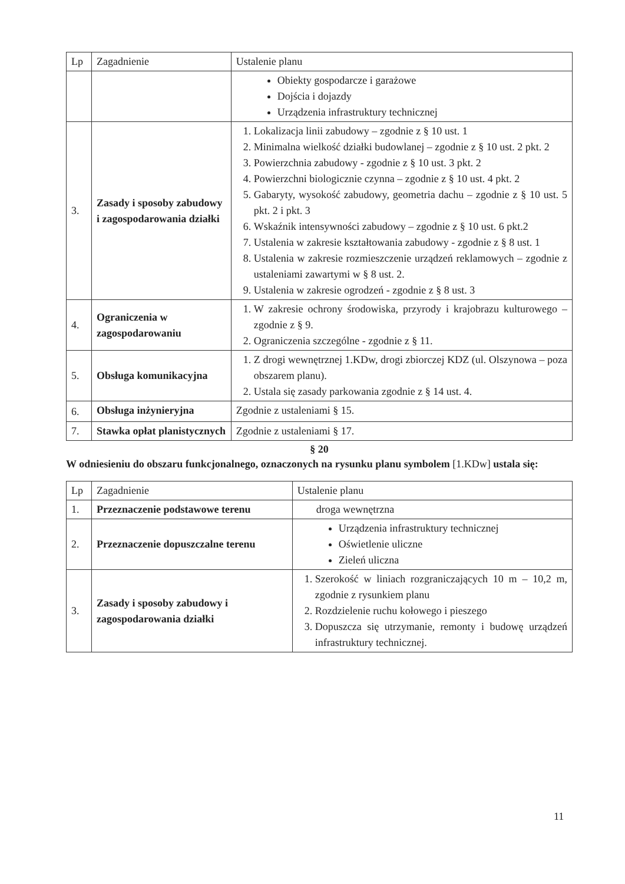| Lp | Zagadnienie | Ustalenie planu |
| --- | --- | --- |
| | | Obiekty gospodarcze i garażowe Dojścia i dojazdy Urządzenia infrastruktury technicznej |
| 3. | Zasady i sposoby zabudowy i zagospodarowania działki | 1. Lokalizacja linii zabudowy – zgodnie z § 10 ust. 1 2. Minimalna wielkość działki budowlanej – zgodnie z § 10 ust. 2 pkt. 2 3. Powierzchnia zabudowy - zgodnie z § 10 ust. 3 pkt. 2 4. Powierzchni biologicznie czynna – zgodnie z § 10 ust. 4 pkt. 2 5. Gabaryty, wysokość zabudowy, geometria dachu – zgodnie z § 10 ust. 5 pkt. 2 i pkt. 3 6. Wskaźnik intensywności zabudowy – zgodnie z § 10 ust. 6 pkt.2 7. Ustalenia w zakresie kształtowania zabudowy - zgodnie z § 8 ust. 1 8. Ustalenia w zakresie rozmieszczenie urządzeń reklamowych – zgodnie z ustaleniami zawartymi w § 8 ust. 2. 9. Ustalenia w zakresie ogrodzeń - zgodnie z § 8 ust. 3 |
| 4. | Ograniczenia w zagospodarowaniu | 1. W zakresie ochrony środowiska, przyrody i krajobrazu kulturowego – zgodnie z § 9. 2. Ograniczenia szczególne - zgodnie z § 11. |
| 5. | Obsługa komunikacyjna | 1. Z drogi wewnętrznej 1.KDw, drogi zbiorczej KDZ (ul. Olszynowa – poza obszarem planu). 2. Ustala się zasady parkowania zgodnie z § 14 ust. 4. |
| 6. | Obsługa inżynieryjna | Zgodnie z ustaleniami § 15. |
| 7. | Stawka opłat planistycznych | Zgodnie z ustaleniami § 17. |
§ 20
W odniesieniu do obszaru funkcjonalnego, oznaczonych na rysunku planu symbolem [1.KDw] ustala się:
| Lp | Zagadnienie | Ustalenie planu |
| --- | --- | --- |
| 1. | Przeznaczenie podstawowe terenu | droga wewnętrzna |
| 2. | Przeznaczenie dopuszczalne terenu | Urządzenia infrastruktury technicznej Oświetlenie uliczne Zieleń uliczna |
| 3. | Zasady i sposoby zabudowy i zagospodarowania działki | 1. Szerokość w liniach rozgraniczających 10 m – 10,2 m, zgodnie z rysunkiem planu 2. Rozdzielenie ruchu kołowego i pieszego 3. Dopuszcza się utrzymanie, remonty i budowę urządzeń infrastruktury technicznej. |
11